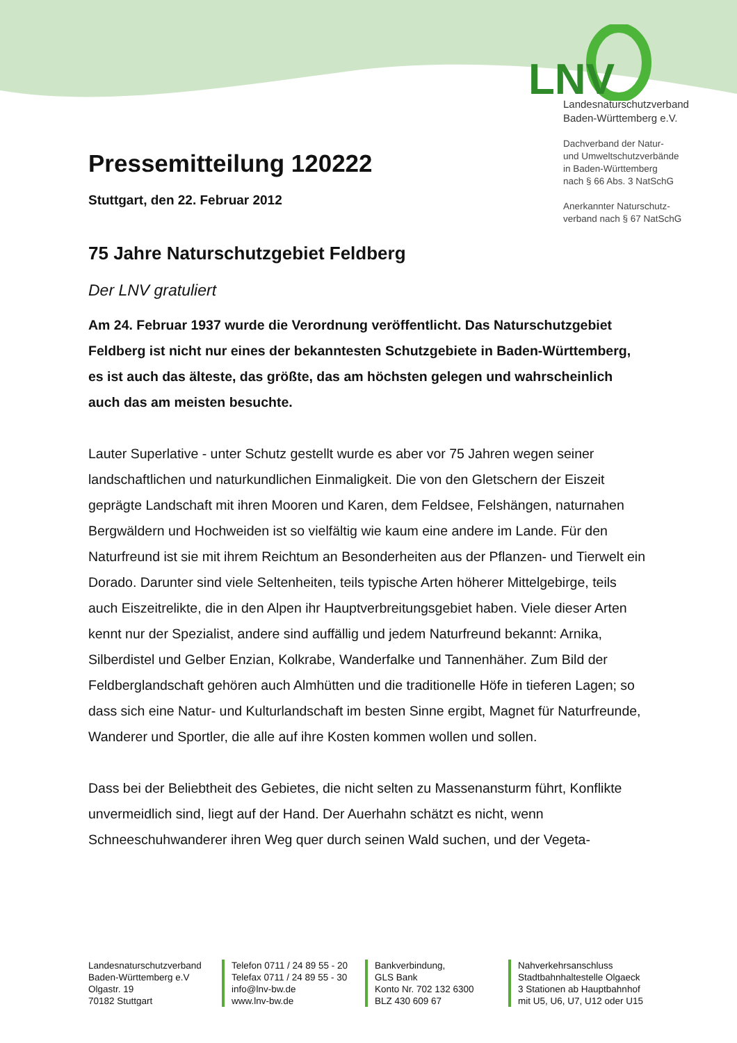LNV
Landesnaturschutzverband
Baden-Württemberg e.V.
Dachverband der Natur-
und Umweltschutzverbände
in Baden-Württemberg
nach § 66 Abs. 3 NatSchG
Anerkannter Naturschutz-
verband nach § 67 NatSchG
Pressemitteilung 120222
Stuttgart, den 22. Februar 2012
75 Jahre Naturschutzgebiet Feldberg
Der LNV gratuliert
Am 24. Februar 1937 wurde die Verordnung veröffentlicht. Das Naturschutzgebiet Feldberg ist nicht nur eines der bekanntesten Schutzgebiete in Baden-Württemberg, es ist auch das älteste, das größte, das am höchsten gelegen und wahrscheinlich auch das am meisten besuchte.
Lauter Superlative - unter Schutz gestellt wurde es aber vor 75 Jahren wegen seiner landschaftlichen und naturkundlichen Einmaligkeit. Die von den Gletschern der Eiszeit geprägte Landschaft mit ihren Mooren und Karen, dem Feldsee, Felshängen, naturnahen Bergwäldern und Hochweiden ist so vielfältig wie kaum eine andere im Lande. Für den Naturfreund ist sie mit ihrem Reichtum an Besonderheiten aus der Pflanzen- und Tierwelt ein Dorado. Darunter sind viele Seltenheiten, teils typische Arten höherer Mittelgebirge, teils auch Eiszeitrelikte, die in den Alpen ihr Hauptverbreitungsgebiet haben. Viele dieser Arten kennt nur der Spezialist, andere sind auffällig und jedem Naturfreund bekannt: Arnika, Silberdistel und Gelber Enzian, Kolkrabe, Wanderfalke und Tannenhäher. Zum Bild der Feldberglandschaft gehören auch Almhütten und die traditionelle Höfe in tieferen Lagen; so dass sich eine Natur- und Kulturlandschaft im besten Sinne ergibt, Magnet für Naturfreunde, Wanderer und Sportler, die alle auf ihre Kosten kommen wollen und sollen.
Dass bei der Beliebtheit des Gebietes, die nicht selten zu Massenansturm führt, Konflikte unvermeidlich sind, liegt auf der Hand. Der Auerhahn schätzt es nicht, wenn Schneeschuhwanderer ihren Weg quer durch seinen Wald suchen, und der Vegeta-
Landesnaturschutzverband
Baden-Württemberg e.V
Olgastr. 19
70182 Stuttgart
Telefon 0711 / 24 89 55 - 20
Telefax 0711 / 24 89 55 - 30
info@lnv-bw.de
www.lnv-bw.de
Bankverbindung,
GLS Bank
Konto Nr. 702 132 6300
BLZ 430 609 67
Nahverkehrsanschluss
Stadtbahnhaltestelle Olgaeck
3 Stationen ab Hauptbahnhof
mit U5, U6, U7, U12 oder U15